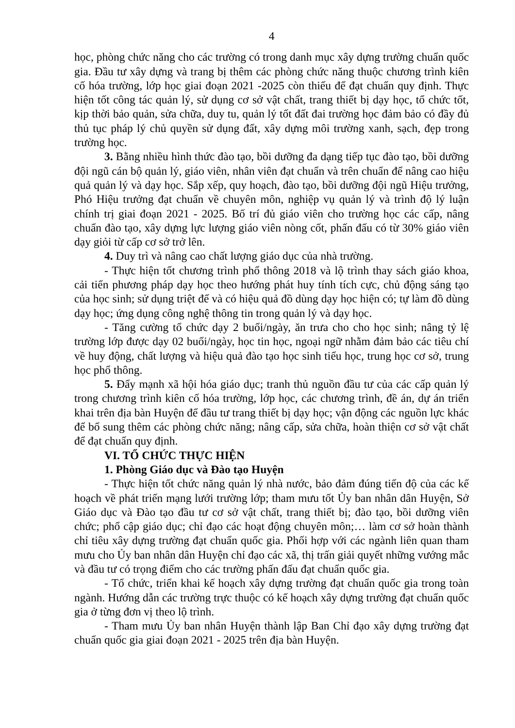4
học, phòng chức năng cho các trường có trong danh mục xây dựng trường chuẩn quốc gia. Đầu tư xây dựng và trang bị thêm các phòng chức năng thuộc chương trình kiên cố hóa trường, lớp học giai đoạn 2021 -2025 còn thiếu để đạt chuẩn quy định. Thực hiện tốt công tác quản lý, sử dụng cơ sở vật chất, trang thiết bị dạy học, tổ chức tốt, kịp thời bảo quản, sửa chữa, duy tu, quản lý tốt đất đai trường học đảm bảo có đầy đủ thủ tục pháp lý chủ quyền sử dụng đất, xây dựng môi trường xanh, sạch, đẹp trong trường học.
3. Bằng nhiều hình thức đào tạo, bồi dưỡng đa dạng tiếp tục đào tạo, bồi dưỡng đội ngũ cán bộ quản lý, giáo viên, nhân viên đạt chuẩn và trên chuẩn để nâng cao hiệu quả quản lý và dạy học. Sắp xếp, quy hoạch, đào tạo, bồi dưỡng đội ngũ Hiệu trưởng, Phó Hiệu trưởng đạt chuẩn về chuyên môn, nghiệp vụ quản lý và trình độ lý luận chính trị giai đoạn 2021 - 2025. Bố trí đủ giáo viên cho trường học các cấp, nâng chuẩn đào tạo, xây dựng lực lượng giáo viên nòng cốt, phấn đấu có từ 30% giáo viên dạy giỏi từ cấp cơ sở trở lên.
4. Duy trì và nâng cao chất lượng giáo dục của nhà trường.
- Thực hiện tốt chương trình phổ thông 2018 và lộ trình thay sách giáo khoa, cải tiến phương pháp dạy học theo hướng phát huy tính tích cực, chủ động sáng tạo của học sinh; sử dụng triệt để và có hiệu quả đồ dùng dạy học hiện có; tự làm đồ dùng dạy học; ứng dụng công nghệ thông tin trong quản lý và dạy học.
- Tăng cường tổ chức dạy 2 buổi/ngày, ăn trưa cho cho học sinh; nâng tỷ lệ trường lớp được dạy 02 buổi/ngày, học tin học, ngoại ngữ nhằm đảm bảo các tiêu chí về huy động, chất lượng và hiệu quả đào tạo học sinh tiểu học, trung học cơ sở, trung học phổ thông.
5. Đẩy mạnh xã hội hóa giáo dục; tranh thủ nguồn đầu tư của các cấp quản lý trong chương trình kiên cố hóa trường, lớp học, các chương trình, đề án, dự án triển khai trên địa bàn Huyện để đầu tư trang thiết bị dạy học; vận động các nguồn lực khác để bổ sung thêm các phòng chức năng; nâng cấp, sửa chữa, hoàn thiện cơ sở vật chất để đạt chuẩn quy định.
VI. TỔ CHỨC THỰC HIỆN
1. Phòng Giáo dục và Đào tạo Huyện
- Thực hiện tốt chức năng quản lý nhà nước, bảo đảm đúng tiến độ của các kế hoạch về phát triển mạng lưới trường lớp; tham mưu tốt Ủy ban nhân dân Huyện, Sở Giáo dục và Đào tạo đầu tư cơ sở vật chất, trang thiết bị; đào tạo, bồi dưỡng viên chức; phổ cập giáo dục; chỉ đạo các hoạt động chuyên môn;… làm cơ sở hoàn thành chỉ tiêu xây dựng trường đạt chuẩn quốc gia. Phối hợp với các ngành liên quan tham mưu cho Ủy ban nhân dân Huyện chỉ đạo các xã, thị trấn giải quyết những vướng mắc và đầu tư có trọng điểm cho các trường phấn đấu đạt chuẩn quốc gia.
- Tổ chức, triển khai kế hoạch xây dựng trường đạt chuẩn quốc gia trong toàn ngành. Hướng dẫn các trường trực thuộc có kế hoạch xây dựng trường đạt chuẩn quốc gia ở từng đơn vị theo lộ trình.
- Tham mưu Ủy ban nhân Huyện thành lập Ban Chỉ đạo xây dựng trường đạt chuẩn quốc gia giai đoạn 2021 - 2025 trên địa bàn Huyện.